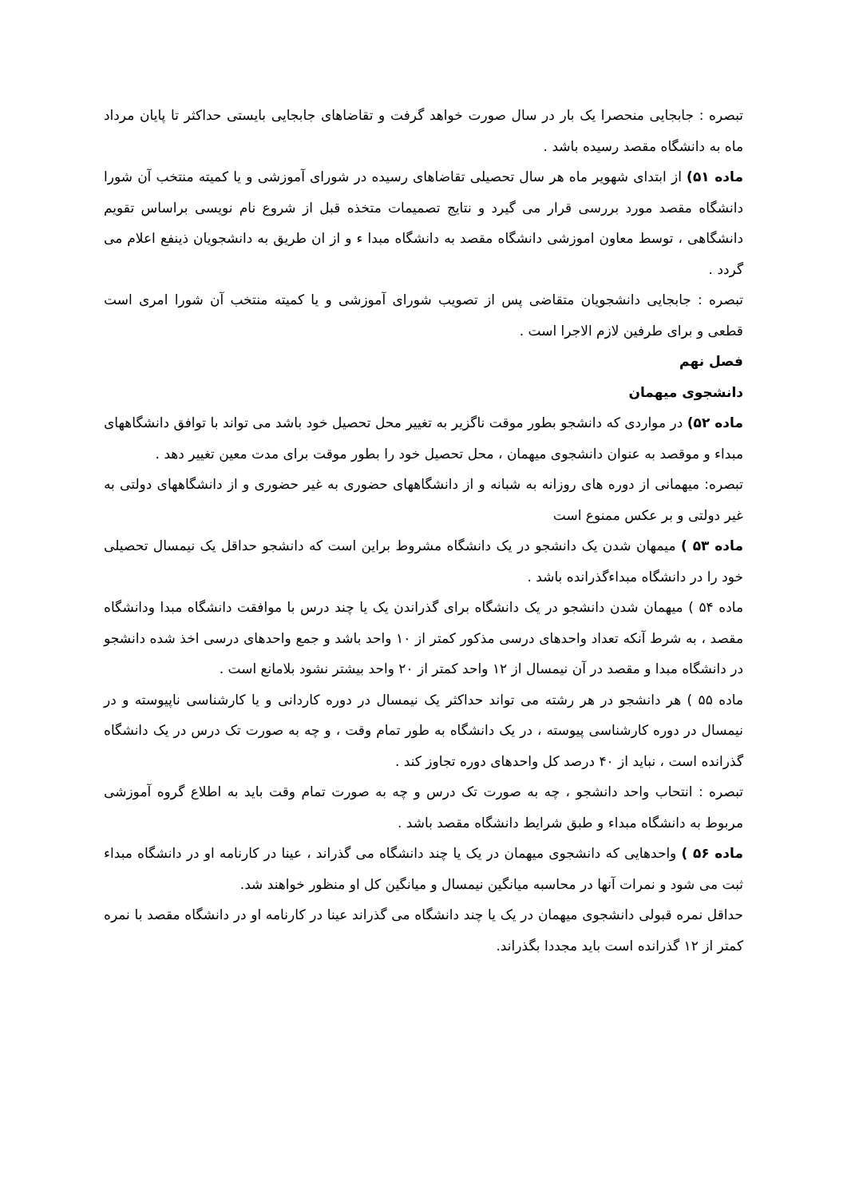تبصره : جابجایی منحصرا یک بار در سال صورت خواهد گرفت و تقاضاهای جابجایی بایستی حداکثر تا پایان مرداد ماه به دانشگاه مقصد رسیده باشد .
ماده ۵۱) از ابتدای شهویر ماه هر سال تحصیلی تقاضاهای رسیده در شورای آموزشی و یا کمیته منتخب آن شورا دانشگاه مقصد مورد بررسی قرار می گیرد و نتایج تصمیمات متخذه قبل از شروع نام نویسی براساس تقویم دانشگاهی ، توسط معاون اموزشی دانشگاه مقصد به دانشگاه مبدا ء و از ان طریق به دانشجویان ذینفع اعلام می گردد .
تبصره : جابجایی دانشجویان متقاضی پس از تصویب شورای آموزشی و یا کمیته منتخب آن شورا امری است قطعی و برای طرفین لازم الاجرا است .
فصل نهم
دانشجوی میهمان
ماده ۵۲) در مواردی که دانشجو بطور موقت ناگزیر به تغییر محل تحصیل خود باشد می تواند با توافق دانشگاههای مبداء و موقصد به عنوان دانشجوی میهمان ، محل تحصیل خود را بطور موقت برای مدت معین تغییر دهد .
تبصره: میهمانی از دوره های روزانه به شبانه و از دانشگاههای حضوری به غیر حضوری و از دانشگاههای دولتی به غیر دولتی و بر عکس ممنوع است
ماده ۵۳ ) میمهان شدن یک دانشجو در یک دانشگاه مشروط براین است که دانشجو حداقل یک نیمسال تحصیلی خود را در دانشگاه مبداءگذرانده باشد .
ماده ۵۴ ) میهمان شدن دانشجو در یک دانشگاه برای گذراندن یک یا چند درس با موافقت دانشگاه مبدا ودانشگاه مقصد ، به شرط آنکه تعداد واحدهای درسی مذکور کمتر از ۱۰ واحد باشد و جمع واحدهای درسی اخذ شده دانشجو در دانشگاه مبدا و مقصد در آن نیمسال از ۱۲ واحد کمتر از ۲۰ واحد بیشتر نشود بلامانع است .
ماده ۵۵ ) هر دانشجو در هر رشته می تواند حداکثر یک نیمسال در دوره کاردانی و یا کارشناسی ناپیوسته و در نیمسال در دوره کارشناسی پیوسته ، در یک دانشگاه به طور تمام وقت ، و چه به صورت تک درس در یک دانشگاه گذرانده است ، نباید از ۴۰ درصد کل واحدهای دوره تجاوز کند .
تبصره : انتحاب واحد دانشجو ، چه به صورت تک درس و چه به صورت تمام وقت باید به اطلاع گروه آموزشی مربوط به دانشگاه مبداء و طبق شرایط دانشگاه مقصد باشد .
ماده ۵۶ ) واحدهایی که دانشجوی میهمان در یک یا چند دانشگاه می گذراند ، عینا در کارنامه او در دانشگاه مبداء ثبت می شود و نمرات آنها در محاسبه میانگین نیمسال و میانگین کل او منظور خواهند شد.
حداقل نمره قبولی دانشجوی میهمان در یک یا چند دانشگاه می گذراند عینا در کارنامه او در دانشگاه مقصد با نمره کمتر از ۱۲ گذرانده است باید مجددا بگذراند.